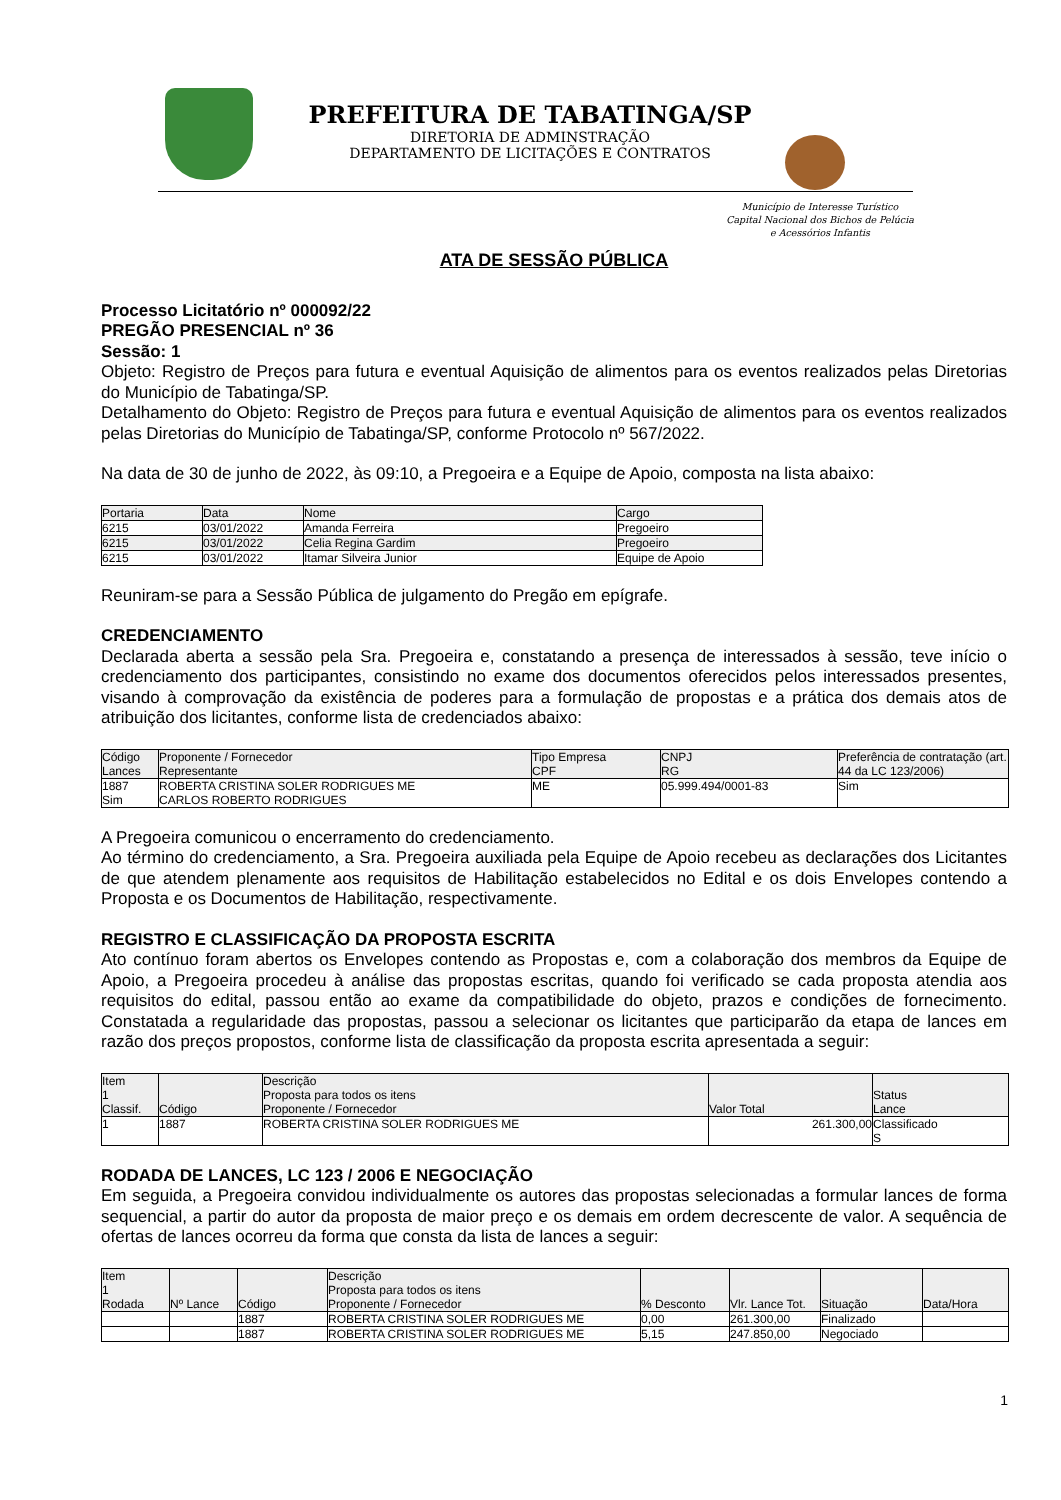PREFEITURA DE TABATINGA/SP
DIRETORIA DE ADMINSTRAÇÃO
DEPARTAMENTO DE LICITAÇÕES E CONTRATOS
Município de Interesse Turístico
Capital Nacional dos Bichos de Pelúcia
e Acessórios Infantis
ATA DE SESSÃO PÚBLICA
Processo Licitatório nº 000092/22
PREGÃO PRESENCIAL nº 36
Sessão: 1
Objeto: Registro de Preços para futura e eventual Aquisição de alimentos para os eventos realizados pelas Diretorias do Município de Tabatinga/SP.
Detalhamento do Objeto: Registro de Preços para futura e eventual Aquisição de alimentos para os eventos realizados pelas Diretorias do Município de Tabatinga/SP, conforme Protocolo nº 567/2022.
Na data de 30 de junho de 2022, às 09:10, a Pregoeira e a Equipe de Apoio, composta na lista abaixo:
| Portaria | Data | Nome | Cargo |
| --- | --- | --- | --- |
| 6215 | 03/01/2022 | Amanda Ferreira | Pregoeiro |
| 6215 | 03/01/2022 | Celia Regina Gardim | Pregoeiro |
| 6215 | 03/01/2022 | Itamar Silveira Junior | Equipe de Apoio |
Reuniram-se para a Sessão Pública de julgamento do Pregão em epígrafe.
CREDENCIAMENTO
Declarada aberta a sessão pela Sra. Pregoeira e, constatando a presença de interessados à sessão, teve início o credenciamento dos participantes, consistindo no exame dos documentos oferecidos pelos interessados presentes, visando à comprovação da existência de poderes para a formulação de propostas e a prática dos demais atos de atribuição dos licitantes, conforme lista de credenciados abaixo:
| Código Lances | Proponente / Fornecedor Representante | Tipo Empresa CPF | CNPJ RG | Preferência de contratação (art. 44 da LC 123/2006) |
| --- | --- | --- | --- | --- |
| 1887 Sim | ROBERTA CRISTINA SOLER RODRIGUES ME CARLOS ROBERTO RODRIGUES | ME | 05.999.494/0001-83 | Sim |
A Pregoeira comunicou o encerramento do credenciamento.
Ao término do credenciamento, a Sra. Pregoeira auxiliada pela Equipe de Apoio recebeu as declarações dos Licitantes de que atendem plenamente aos requisitos de Habilitação estabelecidos no Edital e os dois Envelopes contendo a Proposta e os Documentos de Habilitação, respectivamente.
REGISTRO E CLASSIFICAÇÃO DA PROPOSTA ESCRITA
Ato contínuo foram abertos os Envelopes contendo as Propostas e, com a colaboração dos membros da Equipe de Apoio, a Pregoeira procedeu à análise das propostas escritas, quando foi verificado se cada proposta atendia aos requisitos do edital, passou então ao exame da compatibilidade do objeto, prazos e condições de fornecimento. Constatada a regularidade das propostas, passou a selecionar os licitantes que participarão da etapa de lances em razão dos preços propostos, conforme lista de classificação da proposta escrita apresentada a seguir:
| Item 1 Classif. | Código | Descrição Proposta para todos os itens Proponente / Fornecedor | Valor Total | Status Lance |
| --- | --- | --- | --- | --- |
| 1 | 1887 | ROBERTA CRISTINA SOLER RODRIGUES ME | 261.300,00 | Classificado S |
RODADA DE LANCES, LC 123 / 2006 E NEGOCIAÇÃO
Em seguida, a Pregoeira convidou individualmente os autores das propostas selecionadas a formular lances de forma sequencial, a partir do autor da proposta de maior preço e os demais em ordem decrescente de valor. A sequência de ofertas de lances ocorreu da forma que consta da lista de lances a seguir:
| Item 1 Rodada | Nº Lance | Código | Descrição Proposta para todos os itens Proponente / Fornecedor | % Desconto | Vlr. Lance Tot. | Situação | Data/Hora |
| --- | --- | --- | --- | --- | --- | --- | --- |
| | | 1887 | ROBERTA CRISTINA SOLER RODRIGUES ME | 0,00 | 261.300,00 | Finalizado | |
| | | 1887 | ROBERTA CRISTINA SOLER RODRIGUES ME | 5,15 | 247.850,00 | Negociado | |
1